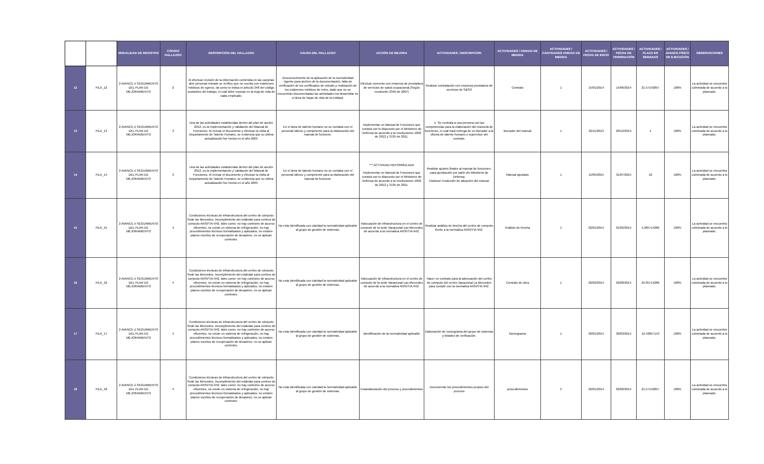| | | MODALIDAD DE REGISTRO | CÓDIGO HALLAZGO | DESCRIPCIÓN DEL HALLAZGO | CAUSA DEL HALLAZGO | ACCIÓN DE MEJORA | ACTIVIDADES / DESCRIPCIÓN | ACTIVIDADES / UNIDAD DE MEDIDA | ACTIVIDADES / CANTIDADES UNIDAD DE MEDIDA | ACTIVIDADES / FECHA DE INICIO | ACTIVIDADES / FECHA DE TERMINACIÓN | ACTIVIDADES / PLAZO EN SEMANAS | ACTIVIDADES / AVANCE FÍSICO DE EJECUCIÓN | OBSERVACIONES |
| --- | --- | --- | --- | --- | --- | --- | --- | --- | --- | --- | --- | --- | --- | --- |
| 12 | FILA_12 | 2 AVANCE ó SEGUIMIENTO DEL PLAN DE MEJORAMIENTO | 2 | Al efectuar revisión de la información contenida en las carpetas dele personal retirado se verifico que no cuenta con exámenes médicos de egreso, tal como lo indica el articulo 348 del código sustantivo del trabajo, el cual debe reposar en la hoja de vida de cada empleado. | Desconocimiento de la aplicación de la normatividad vigente para archivo de la documentación, falta de verificación de los certificados de estudio y realización de los exámenes médicos de retiro, dado que no se encuentran documentadas las actividades ha desarrollar en el área de hojas de vida de la entidad. | Efectuar convenio con empresa de prestadora de servicios de salud ocupacional.(Según resolución 2346 de 2007) | Realizar contratación con empresa prestadora de servicios de S&SO | Contrato | 1 | 15/01/2014 | 15/06/2014 | 21.57142857 | 100% | La actividad se encuentra culminada de acuerdo a lo planeado. |
| 13 | FILA_13 | 2 AVANCE ó SEGUIMIENTO DEL PLAN DE MEJORAMIENTO | 3 | Una de las actividades establecidas dentro del plan de acción 2012, es la implementación y validación del Manual de Funciones. Al revisar el documento y efectuar la visita al Departamento de Talento Humano, se evidencia que su ultima actualización fue hecha en el año 2005 | En el área de talento humano no se contaba con el personal idóneo y competente para la elaboración del manual de funcione. | Implementar un Manual de Funciones que cumpla con lo dispuesto por el Ministerio de Defensa de acuerdo a la resoluciones 1002 de 2012 y 3135 de 2011. | 1- Se contrata a una persona con las competencias para la elaboración del manuela de funciones, el cual hará entrega de un borrador a la oficina de talento humano o supervisor del contrato. | Borrador del manual | 1 | 22/11/2013 | 20/12/2013 | 4 | 100% | La actividad se encuentra culminada de acuerdo a lo planeado. |
| 14 | FILA_14 | 2 AVANCE ó SEGUIMIENTO DEL PLAN DE MEJORAMIENTO | 3 | Una de las actividades establecidas dentro del plan de acción 2012, es la implementación y validación del Manual de Funciones. Al revisar el documento y efectuar la visita al Departamento de Talento Humano, se evidencia que su ultima actualización fue hecha en el año 2005 | En el área de talento humano no se contaba con el personal idóneo y competente para la elaboración del manual de funcione. | *** ACTIVIDAD REFORMULADA Implementar un Manual de Funciones que cumpla con lo dispuesto por el Ministerio de Defensa de acuerdo a la resoluciones 1002 de 2012 y 3135 de 2011. | Realizar ajustes finales al manual de funciones, para aprobación por parte del Minsiterio de Defensa. Elaborar resolución de adopción del manual | Manual ajustado | 1 | 15/05/2015 | 31/07/2015 | 10 | 100% | La actividad se encuentra culminada de acuerdo a lo planeado. |
| 15 | FILA_15 | 2 AVANCE ó SEGUIMIENTO DEL PLAN DE MEJORAMIENTO | 4 | Condiciones técnicas de infraestructura del centro de cómputo Sede las Mercedes. Incumplimiento del estándar para centros de computo ANSI/TIA-942, tales como: no hay controles de acceso eficientes, no existe un sistema de refrigeración, no hay procedimientos técnicos formalizados y aplicados, no existen planes escritos de recuperación de desastres. no se aplican controles. | No esta identificada con claridad la normatividad aplicable al grupo de gestión de sistemas. | Adecuación de infraestructura en el centro de computo de la sede Vacacional Las Mercedes de acuerdo a la normativa ANSI/TIA-942. | Realizar análisis de brecha del centro de computo frente a la normativa ANSI/TIA-942. | Análisis de brecha | 1 | 02/01/2014 | 01/02/2014 | 4.285714286 | 100% | La actividad se encuentra culminada de acuerdo a lo planeado. |
| 16 | FILA_16 | 2 AVANCE ó SEGUIMIENTO DEL PLAN DE MEJORAMIENTO | 4 | Condiciones técnicas de infraestructura del centro de cómputo Sede las Mercedes. Incumplimiento del estándar para centros de computo ANSI/TIA-942, tales como: no hay controles de acceso eficientes, no existe un sistema de refrigeración, no hay procedimientos técnicos formalizados y aplicados, no existen planes escritos de recuperación de desastres. no se aplican controles. | No esta identificada con claridad la normatividad aplicable al grupo de gestión de sistemas. | Adecuación de infraestructura en el centro de computo de la sede Vacacional Las Mercedes de acuerdo a la normativa ANSI/TIA-942. | Hacer un contrato para la adecuación del centro de computo del centro Vacacional La Mercedes para cumplir con la normativa ANSI/TIA-942. | Contrato de obra | 1 | 02/02/2014 | 02/08/2014 | 25.85714286 | 100% | La actividad se encuentra culminada de acuerdo a lo planeado. |
| 17 | FILA_17 | 2 AVANCE ó SEGUIMIENTO DEL PLAN DE MEJORAMIENTO | 4 | Condiciones técnicas de infraestructura del centro de cómputo Sede las Mercedes. Incumplimiento del estándar para centros de computo ANSI/TIA-942, tales como: no hay controles de acceso eficientes, no existe un sistema de refrigeración, no hay procedimientos técnicos formalizados y aplicados, no existen planes escritos de recuperación de desastres. no se aplican controles. | No esta identificada con claridad la normatividad aplicable al grupo de gestión de sistemas. | Identificación de la normatividad aplicable | Elaboración de nomograma del grupo de sistemas y listados de verificación. | Nomograma | 1 | 02/01/2014 | 30/03/2014 | 12.42857143 | 100% | La actividad se encuentra culminada de acuerdo a lo planeado. |
| 18 | FILA_18 | 2 AVANCE ó SEGUIMIENTO DEL PLAN DE MEJORAMIENTO | 4 | Condiciones técnicas de infraestructura del centro de cómputo Sede las Mercedes. Incumplimiento del estándar para centros de computo ANSI/TIA-942, tales como: no hay controles de acceso eficientes, no existe un sistema de refrigeración, no hay procedimientos técnicos formalizados y aplicados, no existen planes escritos de recuperación de desastres. no se aplican controles. | No esta identificada con claridad la normatividad aplicable al grupo de gestión de sistemas. | Estandarización del proceso y procedimientos | Documentar los procedimientos propios del proceso | procedimientos | 5 | 02/01/2014 | 02/06/2014 | 21.57142857 | 100% | La actividad se encuentra culminada de acuerdo a lo planeado. |